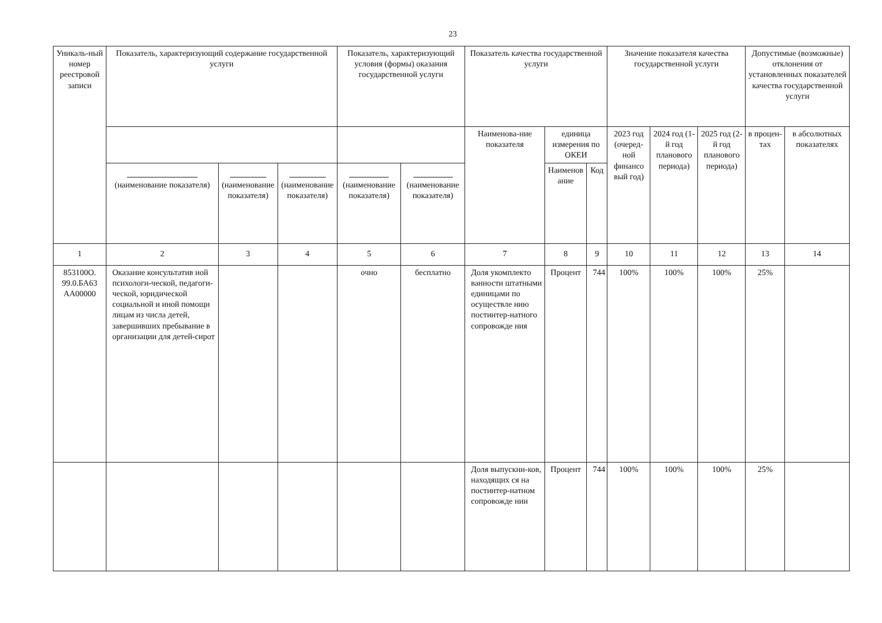23
| Уникаль-ный номер реестровой записи | Показатель, характеризующий содержание государственной услуги | | | Показатель, характеризующий условия (формы) оказания государственной услуги | | Показатель качества государственной услуги | | | Значение показателя качества государственной услуги | | | Допустимые (возможные) отклонения от установленных показателей качества государственной услуги | |
| --- | --- | --- | --- | --- | --- | --- | --- | --- | --- | --- | --- | --- | --- |
| | | | | | | Наименова-ние показателя | единица измерения по ОКЕИ | | 2023 год (очеред-ной финансо вый год) | 2024 год (1-й год планового периода) | 2025 год (2-й год планового периода) | в процен-тах | в абсолютных показателях |
| | (наименование показателя) | (наименование показателя) | (наименование показателя) | (наименование показателя) | (наименование показателя) | | Наименов ание | Код | | | | | |
| 1 | 2 | 3 | 4 | 5 | 6 | 7 | 8 | 9 | 10 | 11 | 12 | 13 | 14 |
| 853100О. 99.0.БА63 АА00000 | Оказание консультатив ной психологи-ческой, педагоги-ческой, юридической социальной и иной помощи лицам из числа детей, завершивших пребывание в организации для детей-сирот | | | очно | бесплатно | Доля укомплекто ванности штатными единицами по осуществле нию постинтер-натного сопровожде ния | Процент | 744 | 100% | 100% | 100% | 25% | |
| | | | | | | Доля выпускни-ков, находящих ся на постинтер-натном сопровожде нии | Процент | 744 | 100% | 100% | 100% | 25% | |